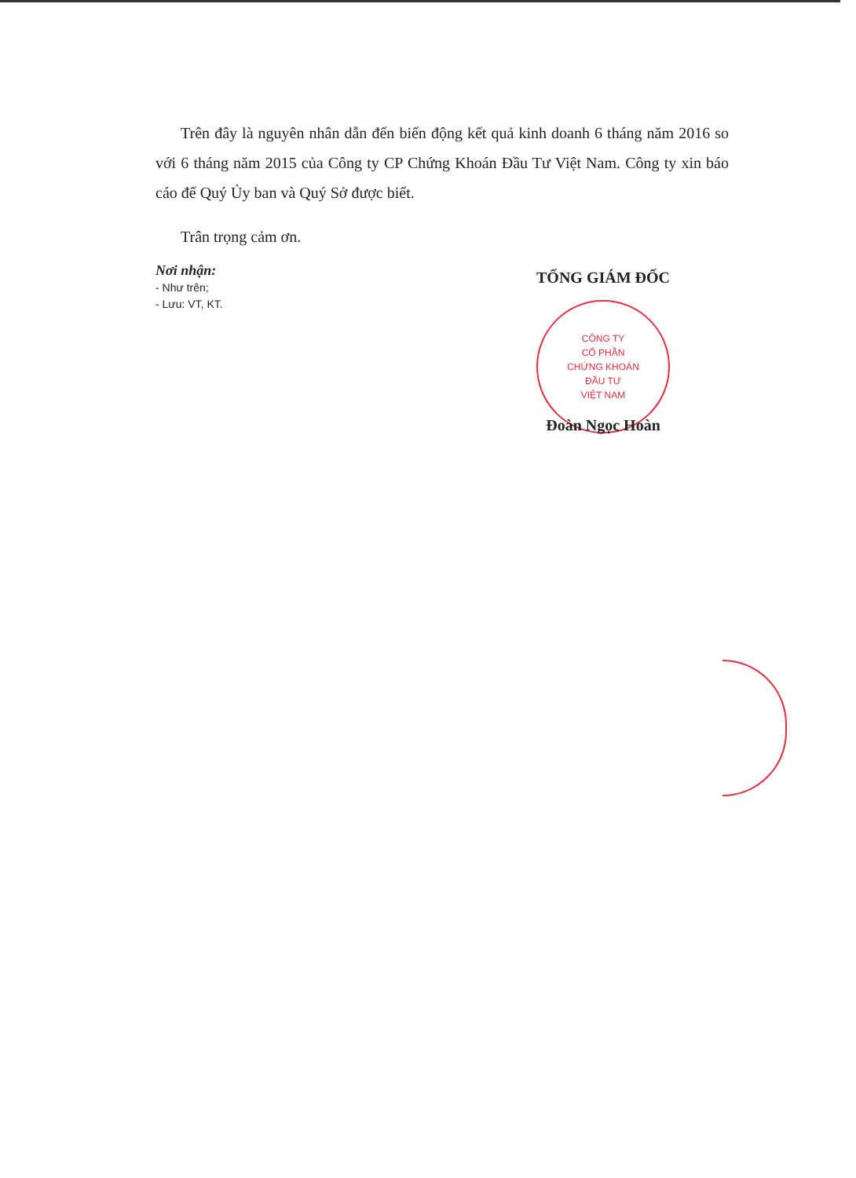Trên đây là nguyên nhân dẫn đến biến động kết quả kinh doanh 6 tháng năm 2016 so với 6 tháng năm 2015 của Công ty CP Chứng Khoán Đầu Tư Việt Nam. Công ty xin báo cáo để Quý Ủy ban và Quý Sở được biết.
Trân trọng cảm ơn.
Nơi nhận:
- Như trên;
- Lưu: VT, KT.
TỔNG GIÁM ĐỐC
CÔNG TY
CỔ PHẦN
CHỨNG KHOÁN
ĐẦU TƯ
VIỆT NAM
Đoàn Ngọc Hoàn